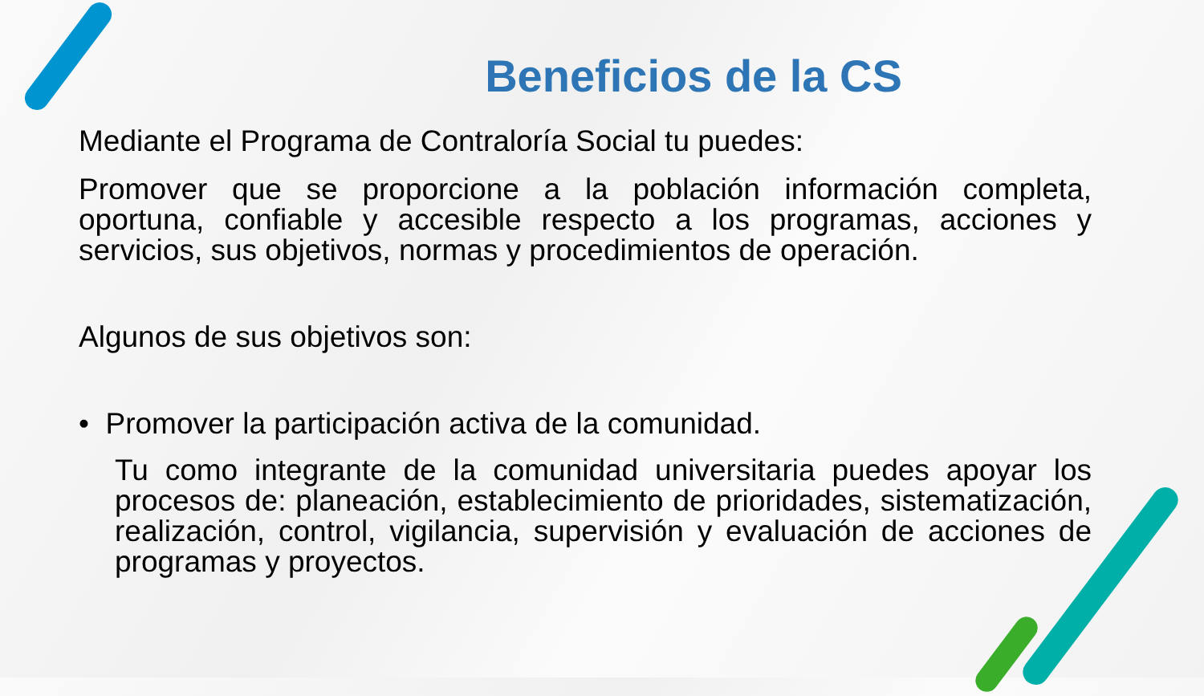Beneficios de la CS
Mediante el Programa de Contraloría Social tu puedes:
Promover que se proporcione a la población información completa, oportuna, confiable y accesible respecto a los programas, acciones y servicios, sus objetivos, normas y procedimientos de operación.
Algunos de sus objetivos son:
• Promover la participación activa de la comunidad.
Tu como integrante de la comunidad universitaria puedes apoyar los procesos de: planeación, establecimiento de prioridades, sistematización, realización, control, vigilancia, supervisión y evaluación de acciones de programas y proyectos.